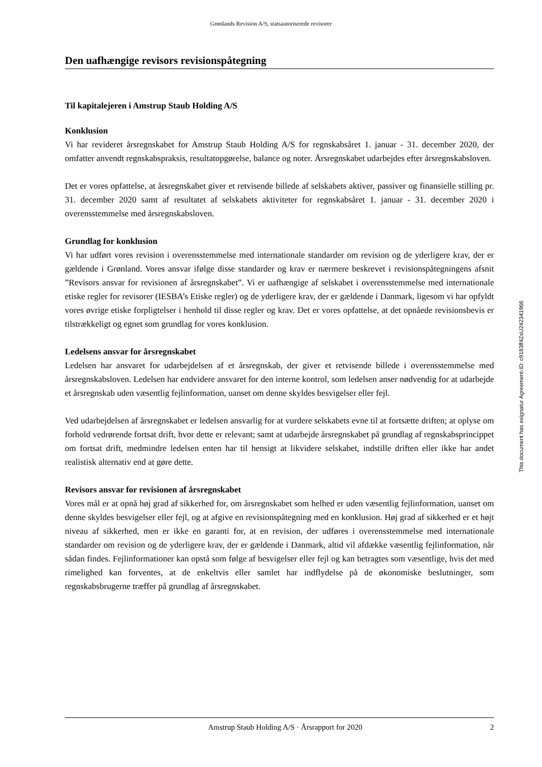Grønlands Revision A/S, statsautoriserede revisorer
Den uafhængige revisors revisionspåtegning
Til kapitalejeren i Amstrup Staub Holding A/S
Konklusion
Vi har revideret årsregnskabet for Amstrup Staub Holding A/S for regnskabsåret 1. januar - 31. december 2020, der omfatter anvendt regnskabspraksis, resultatopgørelse, balance og noter. Årsregnskabet udarbejdes efter årsregnskabsloven.
Det er vores opfattelse, at årsregnskabet giver et retvisende billede af selskabets aktiver, passiver og finansielle stilling pr. 31. december 2020 samt af resultatet af selskabets aktiviteter for regnskabsåret 1. januar - 31. december 2020 i overensstemmelse med årsregnskabsloven.
Grundlag for konklusion
Vi har udført vores revision i overensstemmelse med internationale standarder om revision og de yderligere krav, der er gældende i Grønland. Vores ansvar ifølge disse standarder og krav er nærmere beskrevet i revisionspåtegningens afsnit ”Revisors ansvar for revisionen af årsregnskabet”. Vi er uafhængige af selskabet i overensstemmelse med internationale etiske regler for revisorer (IESBA’s Etiske regler) og de yderligere krav, der er gældende i Danmark, ligesom vi har opfyldt vores øvrige etiske forpligtelser i henhold til disse regler og krav. Det er vores opfattelse, at det opnåede revisionsbevis er tilstrækkeligt og egnet som grundlag for vores konklusion.
Ledelsens ansvar for årsregnskabet
Ledelsen har ansvaret for udarbejdelsen af et årsregnskab, der giver et retvisende billede i overensstemmelse med årsregnskabsloven. Ledelsen har endvidere ansvaret for den interne kontrol, som ledelsen anser nødvendig for at udarbejde et årsregnskab uden væsentlig fejlinformation, uanset om denne skyldes besvigelser eller fejl.
Ved udarbejdelsen af årsregnskabet er ledelsen ansvarlig for at vurdere selskabets evne til at fortsætte driften; at oplyse om forhold vedrørende fortsat drift, hvor dette er relevant; samt at udarbejde årsregnskabet på grundlag af regnskabsprincippet om fortsat drift, medmindre ledelsen enten har til hensigt at likvidere selskabet, indstille driften eller ikke har andet realistisk alternativ end at gøre dette.
Revisors ansvar for revisionen af årsregnskabet
Vores mål er at opnå høj grad af sikkerhed for, om årsregnskabet som helhed er uden væsentlig fejlinformation, uanset om denne skyldes besvigelser eller fejl, og at afgive en revisionspåtegning med en konklusion. Høj grad af sikkerhed er et højt niveau af sikkerhed, men er ikke en garanti for, at en revision, der udføres i overensstemmelse med internationale standarder om revision og de yderligere krav, der er gældende i Danmark, altid vil afdække væsentlig fejlinformation, når sådan findes. Fejlinformationer kan opstå som følge af besvigelser eller fejl og kan betragtes som væsentlige, hvis det med rimelighed kan forventes, at de enkeltvis eller samlet har indflydelse på de økonomiske beslutninger, som regnskabsbrugerne træffer på grundlag af årsregnskabet.
This document has esignatur Agreement-ID: c9183ff4ZsU242341966
Amstrup Staub Holding A/S · Årsrapport for 2020 2